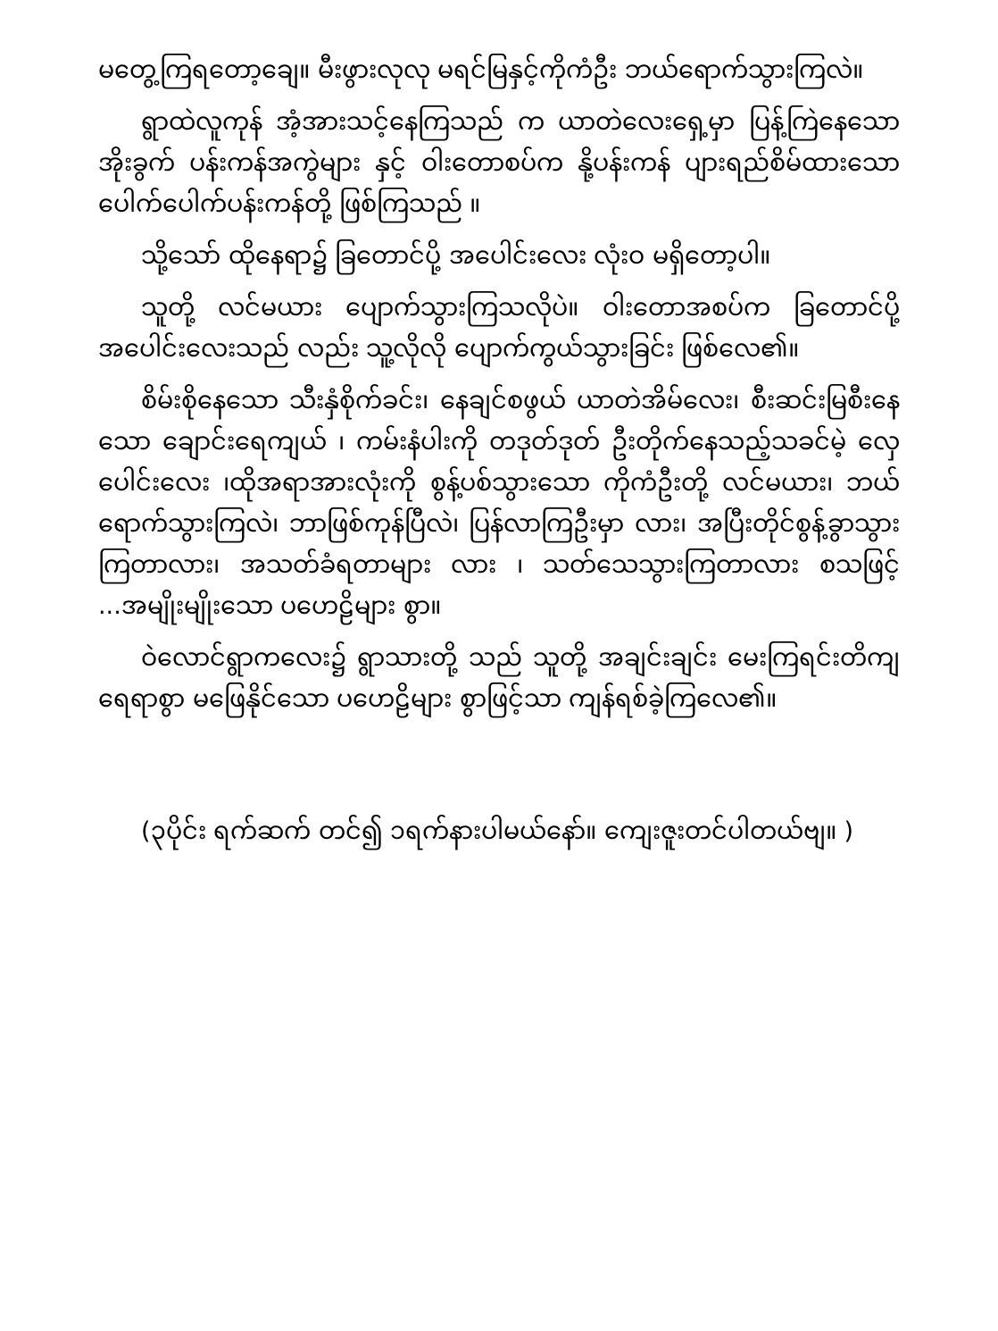မတွေ့ကြရတော့ချေ။ မီးဖွားလုလု မရင်မြနှင့်ကိုကံဦး ဘယ်ရောက်သွားကြလဲ။
ရွာထဲလူကုန် အံ့အားသင့်နေကြသည် က ယာတဲလေးရှေ့မှာ ပြန့်ကြဲနေသော အိုးခွက် ပန်းကန်အကွဲများ နှင့် ဝါးတောစပ်က နို့ပန်းကန် ပျားရည်စိမ်ထားသော ပေါက်ပေါက်ပန်းကန်တို့ ဖြစ်ကြသည် ။
သို့သော် ထိုနေရာ၌ ခြတောင်ပို့ အပေါင်းလေး လုံးဝ မရှိတော့ပါ။
သူတို့ လင်မယား ပျောက်သွားကြသလိုပဲ။ ဝါးတောအစပ်က ခြတောင်ပို့ အပေါင်းလေးသည် လည်း သူ့လိုလို ပျောက်ကွယ်သွားခြင်း ဖြစ်လေ၏။
စိမ်းစိုနေသော သီးနှံစိုက်ခင်း၊ နေချင်စဖွယ် ယာတဲအိမ်လေး၊ စီးဆင်းမြစီးနေသော ချောင်းရေကျယ် ၊ ကမ်းနံပါးကို တဒုတ်ဒုတ် ဦးတိုက်နေသည့်သခင်မဲ့ လှေပေါင်းလေး ၊ထိုအရာအားလုံးကို စွန့်ပစ်သွားသော ကိုကံဦးတို့ လင်မယား၊ ဘယ်ရောက်သွားကြလဲ၊ ဘာဖြစ်ကုန်ပြီလဲ၊ ပြန်လာကြဦးမှာ လား၊ အပြီးတိုင်စွန့်ခွာသွားကြတာလား၊ အသတ်ခံရတာများ လား ၊ သတ်သေသွားကြတာလား စသဖြင့် ...အမျိုးမျိုးသော ပဟေဠိများ စွာ။
ဝဲလောင်ရွာကလေး၌ ရွာသားတို့ သည် သူတို့ အချင်းချင်း မေးကြရင်းတိကျရေရာစွာ မဖြေနိုင်သော ပဟေဠိများ စွာဖြင့်သာ ကျန်ရစ်ခဲ့ကြလေ၏။
(၃ပိုင်း ရက်ဆက် တင်၍ ၁ရက်နားပါမယ်နော်။ ကျေးဇူးတင်ပါတယ်ဗျ။ )